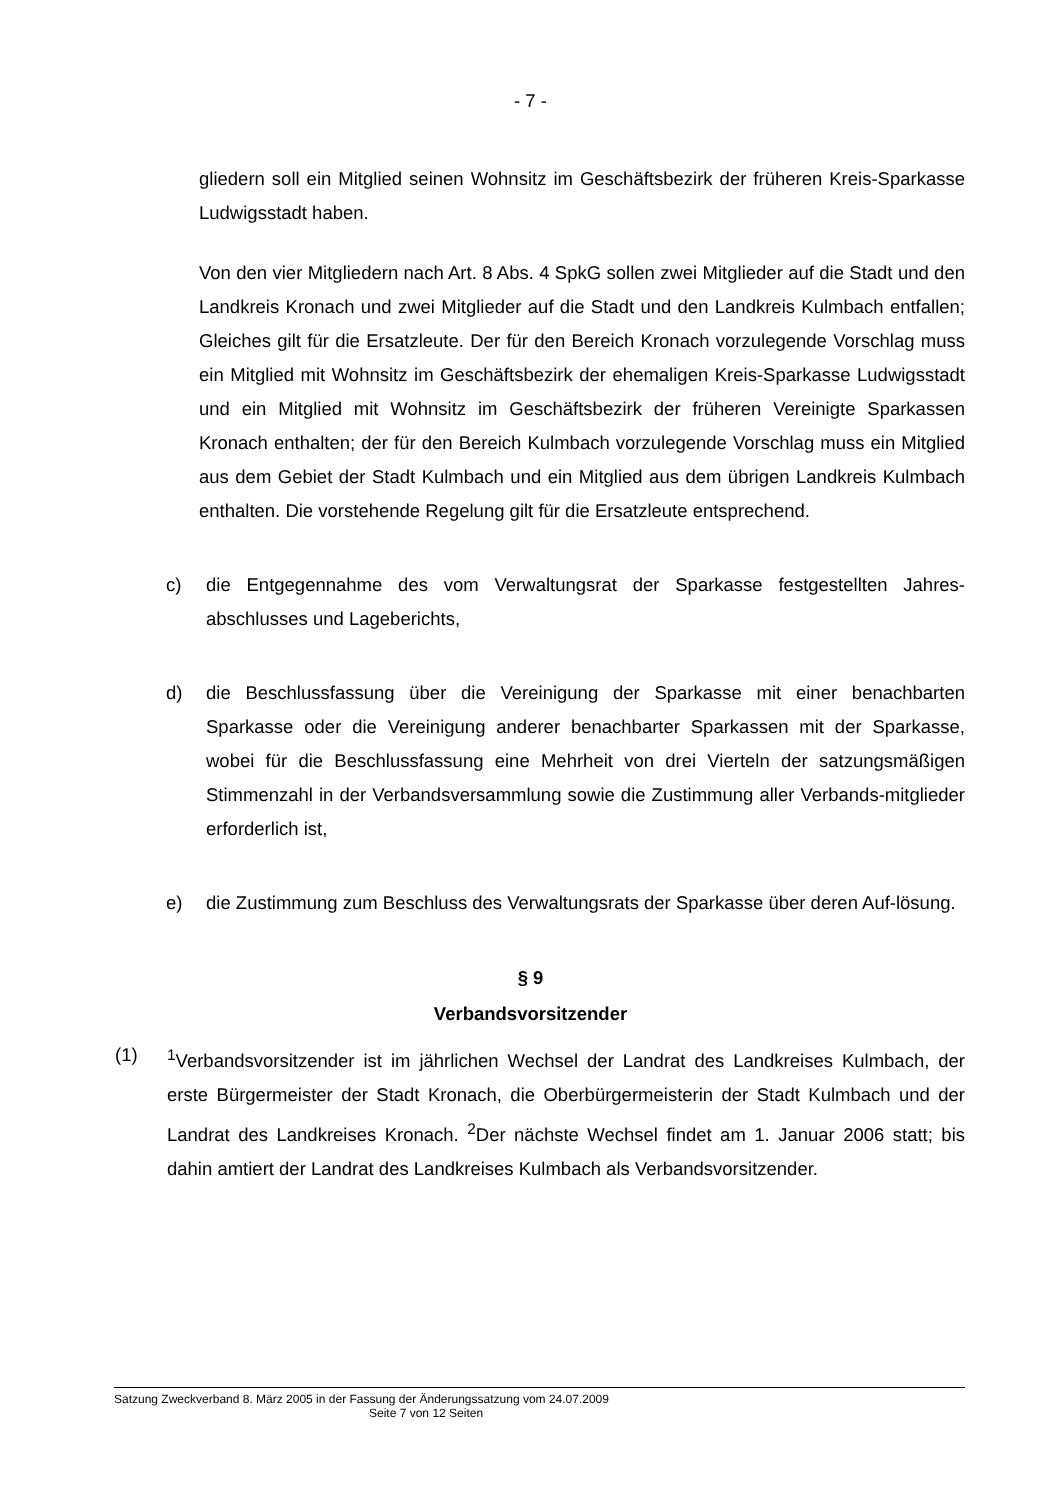- 7 -
gliedern soll ein Mitglied seinen Wohnsitz im Geschäftsbezirk der früheren Kreis-Sparkasse Ludwigsstadt haben.
Von den vier Mitgliedern nach Art. 8 Abs. 4 SpkG sollen zwei Mitglieder auf die Stadt und den Landkreis Kronach und zwei Mitglieder auf die Stadt und den Landkreis Kulmbach entfallen; Gleiches gilt für die Ersatzleute. Der für den Bereich Kronach vorzulegende Vorschlag muss ein Mitglied mit Wohnsitz im Geschäftsbezirk der ehemaligen Kreis-Sparkasse Ludwigsstadt und ein Mitglied mit Wohnsitz im Geschäftsbezirk der früheren Vereinigte Sparkassen Kronach enthalten; der für den Bereich Kulmbach vorzulegende Vorschlag muss ein Mitglied aus dem Gebiet der Stadt Kulmbach und ein Mitglied aus dem übrigen Landkreis Kulmbach enthalten. Die vorstehende Regelung gilt für die Ersatzleute entsprechend.
c) die Entgegennahme des vom Verwaltungsrat der Sparkasse festgestellten Jahres-abschlusses und Lageberichts,
d) die Beschlussfassung über die Vereinigung der Sparkasse mit einer benachbarten Sparkasse oder die Vereinigung anderer benachbarter Sparkassen mit der Sparkasse, wobei für die Beschlussfassung eine Mehrheit von drei Vierteln der satzungsmäßigen Stimmenzahl in der Verbandsversammlung sowie die Zustimmung aller Verbands-mitglieder erforderlich ist,
e) die Zustimmung zum Beschluss des Verwaltungsrats der Sparkasse über deren Auf-lösung.
§ 9
Verbandsvorsitzender
(1) <sup>1</sup> Verbandsvorsitzender ist im jährlichen Wechsel der Landrat des Landkreises Kulmbach, der erste Bürgermeister der Stadt Kronach, die Oberbürgermeisterin der Stadt Kulmbach und der Landrat des Landkreises Kronach. <sup>2</sup>Der nächste Wechsel findet am 1. Januar 2006 statt; bis dahin amtiert der Landrat des Landkreises Kulmbach als Verbandsvorsitzender.
Satzung Zweckverband 8. März 2005 in der Fassung der Änderungssatzung vom 24.07.2009
Seite 7 von 12 Seiten